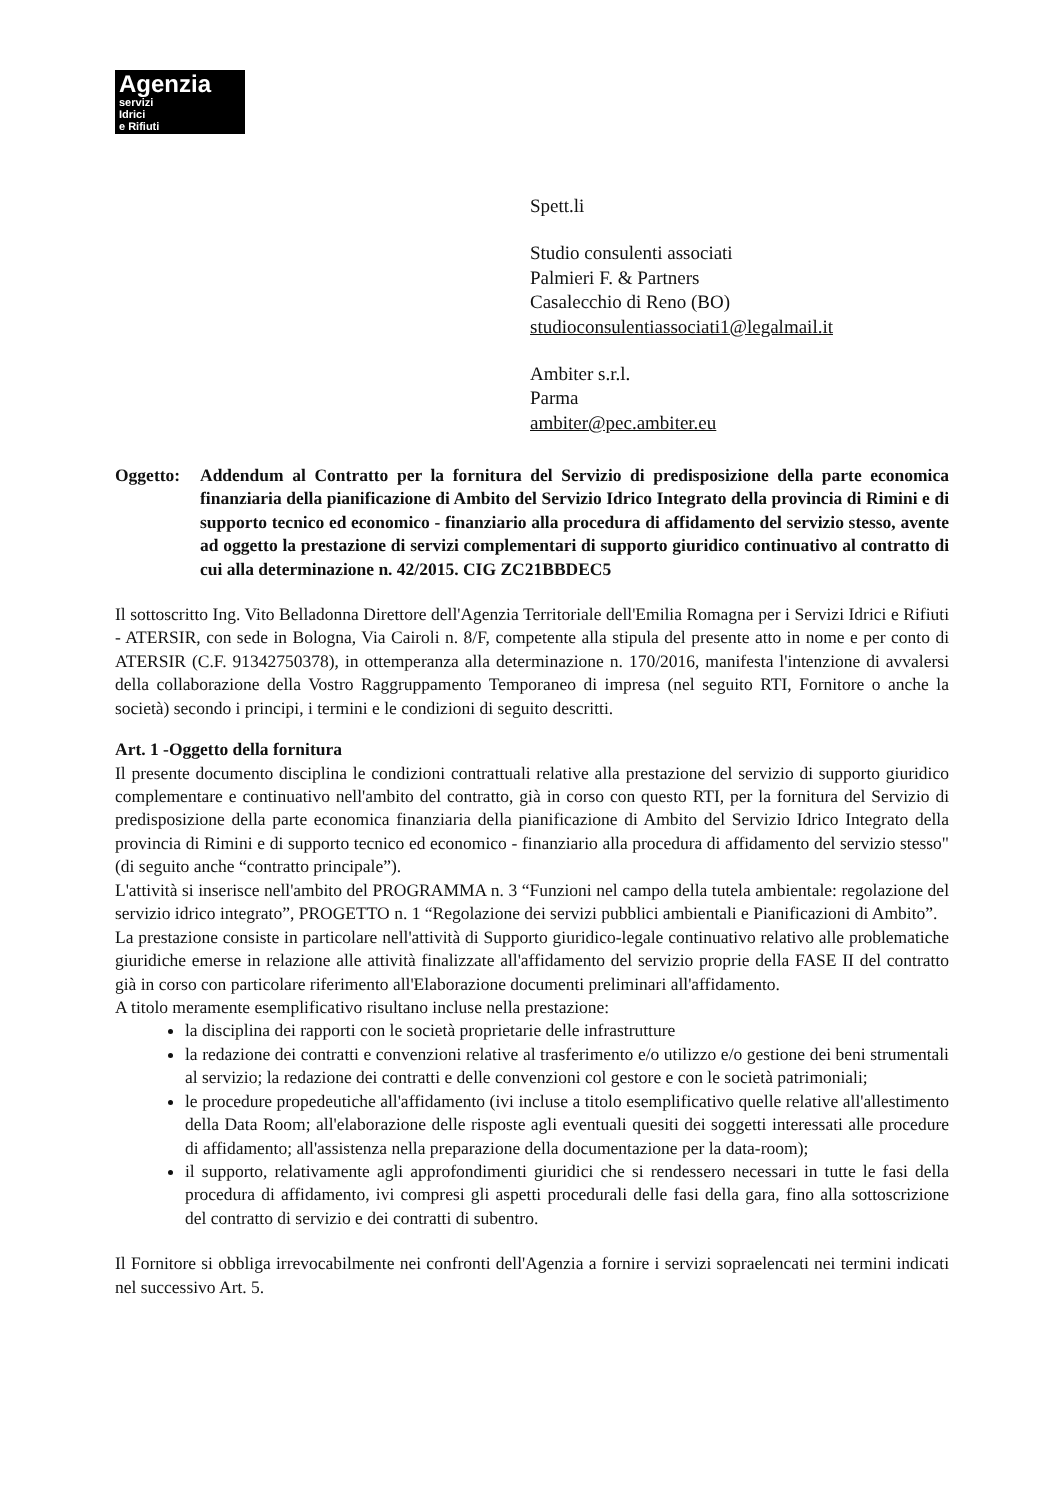Agenzia
servizi
Idrici
e Rifiuti
Spett.li
Studio consulenti associati
Palmieri F. & Partners
Casalecchio di Reno (BO)
studioconsulentiassociati1@legalmail.it
Ambiter s.r.l.
Parma
ambiter@pec.ambiter.eu
Oggetto: Addendum al Contratto per la fornitura del Servizio di predisposizione della parte economica finanziaria della pianificazione di Ambito del Servizio Idrico Integrato della provincia di Rimini e di supporto tecnico ed economico - finanziario alla procedura di affidamento del servizio stesso, avente ad oggetto la prestazione di servizi complementari di supporto giuridico continuativo al contratto di cui alla determinazione n. 42/2015. CIG ZC21BBDEC5
Il sottoscritto Ing. Vito Belladonna Direttore dell'Agenzia Territoriale dell'Emilia Romagna per i Servizi Idrici e Rifiuti - ATERSIR, con sede in Bologna, Via Cairoli n. 8/F, competente alla stipula del presente atto in nome e per conto di ATERSIR (C.F. 91342750378), in ottemperanza alla determinazione n. 170/2016, manifesta l'intenzione di avvalersi della collaborazione della Vostro Raggruppamento Temporaneo di impresa (nel seguito RTI, Fornitore o anche la società) secondo i principi, i termini e le condizioni di seguito descritti.
Art. 1 -Oggetto della fornitura
Il presente documento disciplina le condizioni contrattuali relative alla prestazione del servizio di supporto giuridico complementare e continuativo nell'ambito del contratto, già in corso con questo RTI, per la fornitura del Servizio di predisposizione della parte economica finanziaria della pianificazione di Ambito del Servizio Idrico Integrato della provincia di Rimini e di supporto tecnico ed economico - finanziario alla procedura di affidamento del servizio stesso" (di seguito anche “contratto principale”).
L'attività si inserisce nell'ambito del PROGRAMMA n. 3 “Funzioni nel campo della tutela ambientale: regolazione del servizio idrico integrato”, PROGETTO n. 1 “Regolazione dei servizi pubblici ambientali e Pianificazioni di Ambito”.
La prestazione consiste in particolare nell'attività di Supporto giuridico-legale continuativo relativo alle problematiche giuridiche emerse in relazione alle attività finalizzate all'affidamento del servizio proprie della FASE II del contratto già in corso con particolare riferimento all'Elaborazione documenti preliminari all'affidamento.
A titolo meramente esemplificativo risultano incluse nella prestazione:
la disciplina dei rapporti con le società proprietarie delle infrastrutture
la redazione dei contratti e convenzioni relative al trasferimento e/o utilizzo e/o gestione dei beni strumentali al servizio; la redazione dei contratti e delle convenzioni col gestore e con le società patrimoniali;
le procedure propedeutiche all'affidamento (ivi incluse a titolo esemplificativo quelle relative all'allestimento della Data Room; all'elaborazione delle risposte agli eventuali quesiti dei soggetti interessati alle procedure di affidamento; all'assistenza nella preparazione della documentazione per la data-room);
il supporto, relativamente agli approfondimenti giuridici che si rendessero necessari in tutte le fasi della procedura di affidamento, ivi compresi gli aspetti procedurali delle fasi della gara, fino alla sottoscrizione del contratto di servizio e dei contratti di subentro.
Il Fornitore si obbliga irrevocabilmente nei confronti dell'Agenzia a fornire i servizi sopraelencati nei termini indicati nel successivo Art. 5.